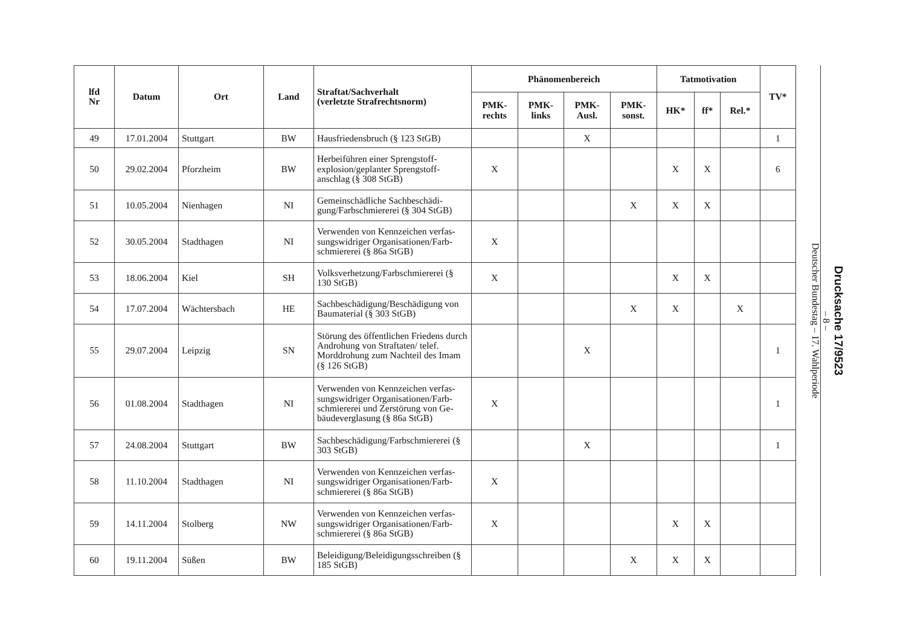| lfd Nr | Datum | Ort | Land | Straftat/Sachverhalt (verletzte Strafrechtsnorm) | Phänomenbereich | | | | Tatmotivation | | | TV* |
| --- | --- | --- | --- | --- | --- | --- | --- | --- | --- | --- | --- | --- |
| | | | | | PMK- rechts | PMK- links | PMK- Ausl. | PMK- sonst. | HK* | ff* | Rel.* | |
| 49 | 17.01.2004 | Stuttgart | BW | Hausfriedensbruch (§ 123 StGB) | | | X | | | | | 1 |
| 50 | 29.02.2004 | Pforzheim | BW | Herbeiführen einer Sprengstoff-explosion/geplanter Sprengstoff-anschlag (§ 308 StGB) | X | | | | X | X | | 6 |
| 51 | 10.05.2004 | Nienhagen | NI | Gemeinschädliche Sachbeschädi-gung/Farbschmiererei (§ 304 StGB) | | | | X | X | X | | |
| 52 | 30.05.2004 | Stadthagen | NI | Verwenden von Kennzeichen verfas-sungswidriger Organisationen/Farb-schmiererei (§ 86a StGB) | X | | | | | | | |
| 53 | 18.06.2004 | Kiel | SH | Volksverhetzung/Farbschmiererei (§ 130 StGB) | X | | | | X | X | | |
| 54 | 17.07.2004 | Wächtersbach | HE | Sachbeschädigung/Beschädigung von Baumaterial (§ 303 StGB) | | | | X | X | | X | |
| 55 | 29.07.2004 | Leipzig | SN | Störung des öffentlichen Friedens durch Androhung von Straftaten/ telef. Morddrohung zum Nachteil des Imam (§ 126 StGB) | | | X | | | | | 1 |
| 56 | 01.08.2004 | Stadthagen | NI | Verwenden von Kennzeichen verfas-sungswidriger Organisationen/Farb-schmiererei und Zerstörung von Ge-bäudeverglasung (§ 86a StGB) | X | | | | | | | 1 |
| 57 | 24.08.2004 | Stuttgart | BW | Sachbeschädigung/Farbschmiererei (§ 303 StGB) | | | X | | | | | 1 |
| 58 | 11.10.2004 | Stadthagen | NI | Verwenden von Kennzeichen verfas-sungswidriger Organisationen/Farb-schmiererei (§ 86a StGB) | X | | | | | | | |
| 59 | 14.11.2004 | Stolberg | NW | Verwenden von Kennzeichen verfas-sungswidriger Organisationen/Farb-schmiererei (§ 86a StGB) | X | | | | X | X | | |
| 60 | 19.11.2004 | Süßen | BW | Beleidigung/Beleidigungsschreiben (§ 185 StGB) | | | | X | X | X | | |
Drucksache 17/9523
– 8 –
Deutscher Bundestag – 17. Wahlperiode